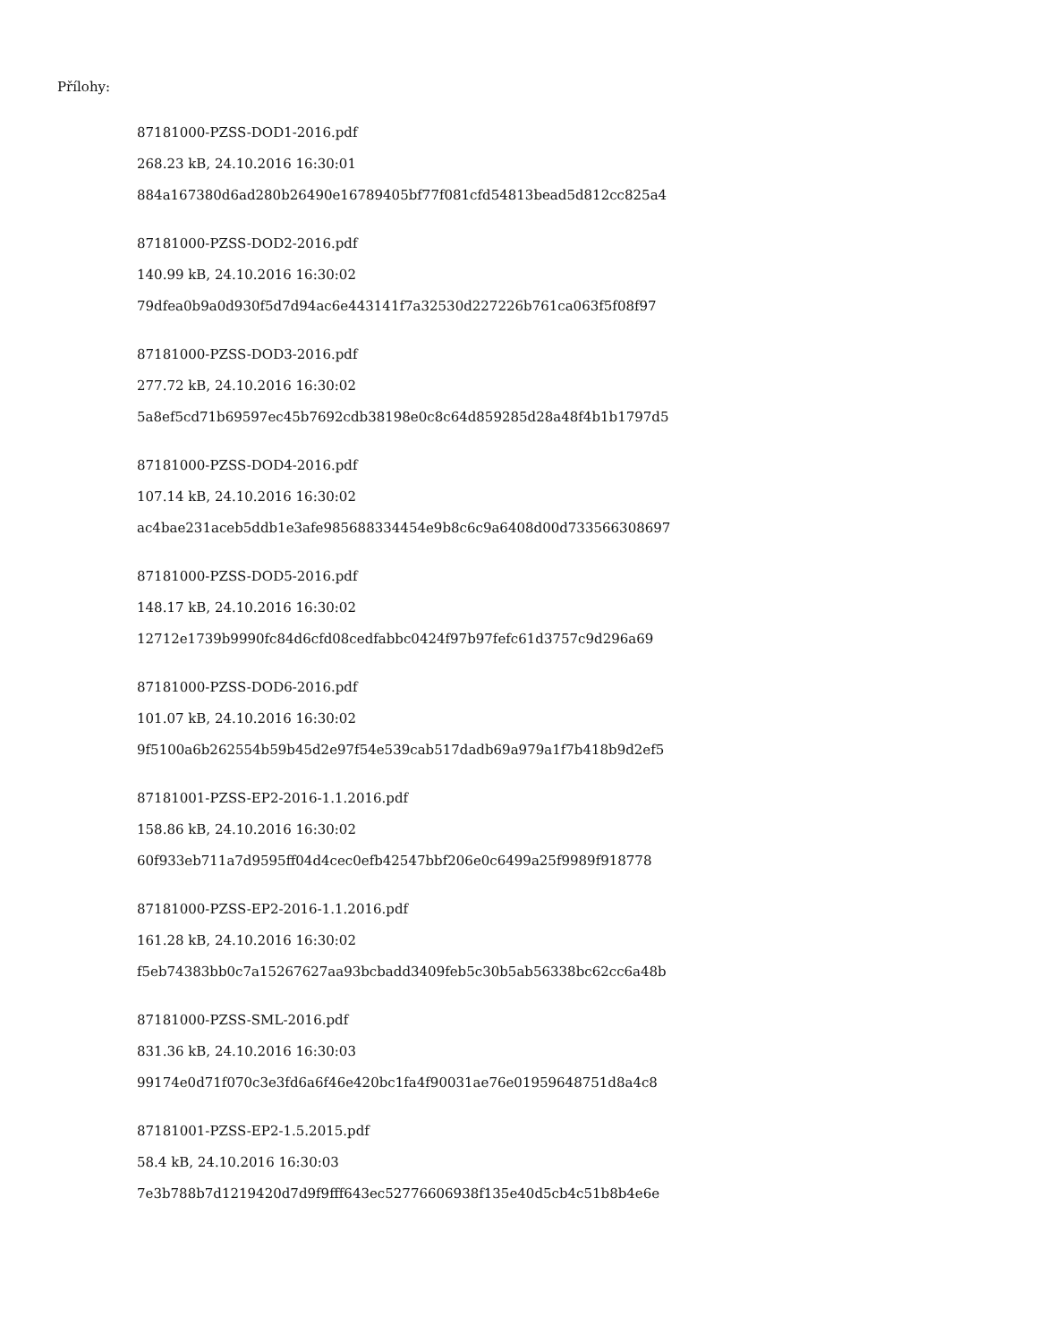Přílohy:
87181000-PZSS-DOD1-2016.pdf
268.23 kB, 24.10.2016 16:30:01
884a167380d6ad280b26490e16789405bf77f081cfd54813bead5d812cc825a4
87181000-PZSS-DOD2-2016.pdf
140.99 kB, 24.10.2016 16:30:02
79dfea0b9a0d930f5d7d94ac6e443141f7a32530d227226b761ca063f5f08f97
87181000-PZSS-DOD3-2016.pdf
277.72 kB, 24.10.2016 16:30:02
5a8ef5cd71b69597ec45b7692cdb38198e0c8c64d859285d28a48f4b1b1797d5
87181000-PZSS-DOD4-2016.pdf
107.14 kB, 24.10.2016 16:30:02
ac4bae231aceb5ddb1e3afe985688334454e9b8c6c9a6408d00d733566308697
87181000-PZSS-DOD5-2016.pdf
148.17 kB, 24.10.2016 16:30:02
12712e1739b9990fc84d6cfd08cedfabbc0424f97b97fefc61d3757c9d296a69
87181000-PZSS-DOD6-2016.pdf
101.07 kB, 24.10.2016 16:30:02
9f5100a6b262554b59b45d2e97f54e539cab517dadb69a979a1f7b418b9d2ef5
87181001-PZSS-EP2-2016-1.1.2016.pdf
158.86 kB, 24.10.2016 16:30:02
60f933eb711a7d9595ff04d4cec0efb42547bbf206e0c6499a25f9989f918778
87181000-PZSS-EP2-2016-1.1.2016.pdf
161.28 kB, 24.10.2016 16:30:02
f5eb74383bb0c7a15267627aa93bcbadd3409feb5c30b5ab56338bc62cc6a48b
87181000-PZSS-SML-2016.pdf
831.36 kB, 24.10.2016 16:30:03
99174e0d71f070c3e3fd6a6f46e420bc1fa4f90031ae76e01959648751d8a4c8
87181001-PZSS-EP2-1.5.2015.pdf
58.4 kB, 24.10.2016 16:30:03
7e3b788b7d1219420d7d9f9fff643ec52776606938f135e40d5cb4c51b8b4e6e